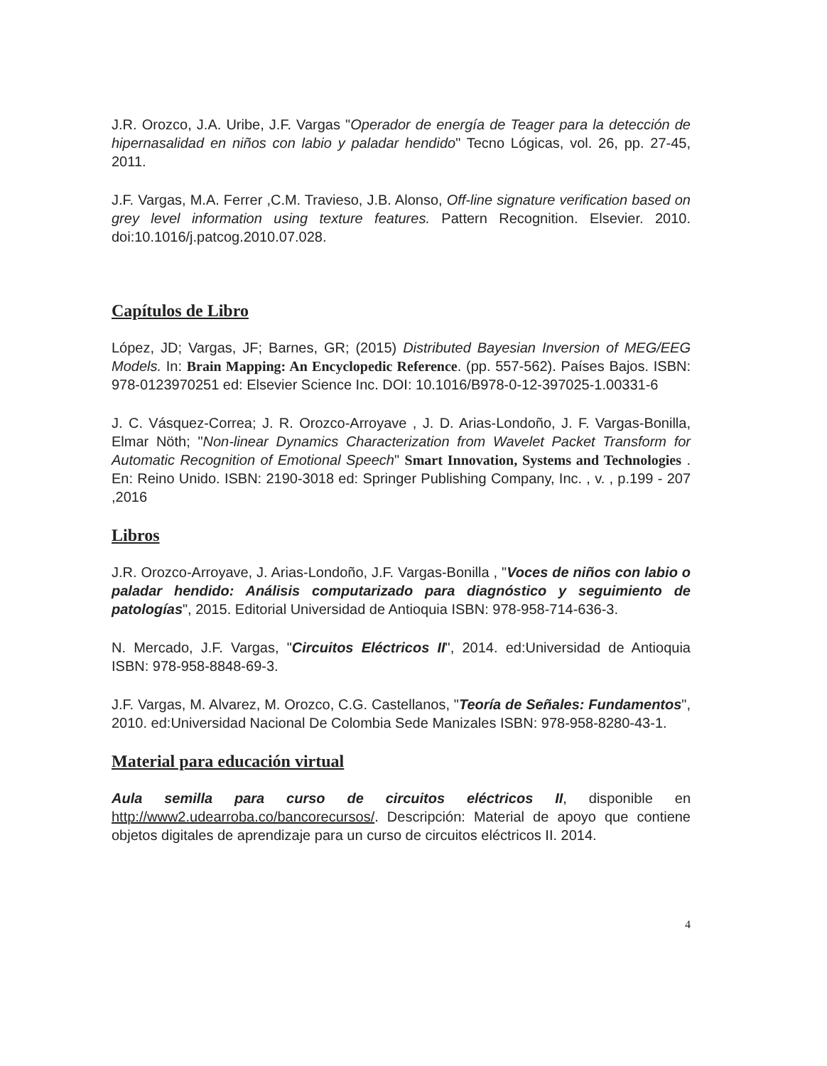J.R. Orozco, J.A. Uribe, J.F. Vargas "Operador de energía de Teager para la detección de hipernasalidad en niños con labio y paladar hendido" Tecno Lógicas, vol. 26, pp. 27-45, 2011.
J.F. Vargas, M.A. Ferrer ,C.M. Travieso, J.B. Alonso, Off-line signature verification based on grey level information using texture features. Pattern Recognition. Elsevier. 2010. doi:10.1016/j.patcog.2010.07.028.
Capítulos de Libro
López, JD; Vargas, JF; Barnes, GR; (2015) Distributed Bayesian Inversion of MEG/EEG Models. In: Brain Mapping: An Encyclopedic Reference. (pp. 557-562). Países Bajos. ISBN: 978-0123970251 ed: Elsevier Science Inc. DOI: 10.1016/B978-0-12-397025-1.00331-6
J. C. Vásquez-Correa; J. R. Orozco-Arroyave , J. D. Arias-Londoño, J. F. Vargas-Bonilla, Elmar Nöth; "Non-linear Dynamics Characterization from Wavelet Packet Transform for Automatic Recognition of Emotional Speech" Smart Innovation, Systems and Technologies . En: Reino Unido. ISBN: 2190-3018 ed: Springer Publishing Company, Inc. , v. , p.199 - 207 ,2016
Libros
J.R. Orozco-Arroyave, J. Arias-Londoño, J.F. Vargas-Bonilla , "Voces de niños con labio o paladar hendido: Análisis computarizado para diagnóstico y seguimiento de patologías", 2015. Editorial Universidad de Antioquia ISBN: 978-958-714-636-3.
N. Mercado, J.F. Vargas, "Circuitos Eléctricos II", 2014. ed:Universidad de Antioquia ISBN: 978-958-8848-69-3.
J.F. Vargas, M. Alvarez, M. Orozco, C.G. Castellanos, "Teoría de Señales: Fundamentos", 2010. ed:Universidad Nacional De Colombia Sede Manizales ISBN: 978-958-8280-43-1.
Material para educación virtual
Aula semilla para curso de circuitos eléctricos II, disponible en http://www2.udearroba.co/bancorecursos/. Descripción: Material de apoyo que contiene objetos digitales de aprendizaje para un curso de circuitos eléctricos II. 2014.
4